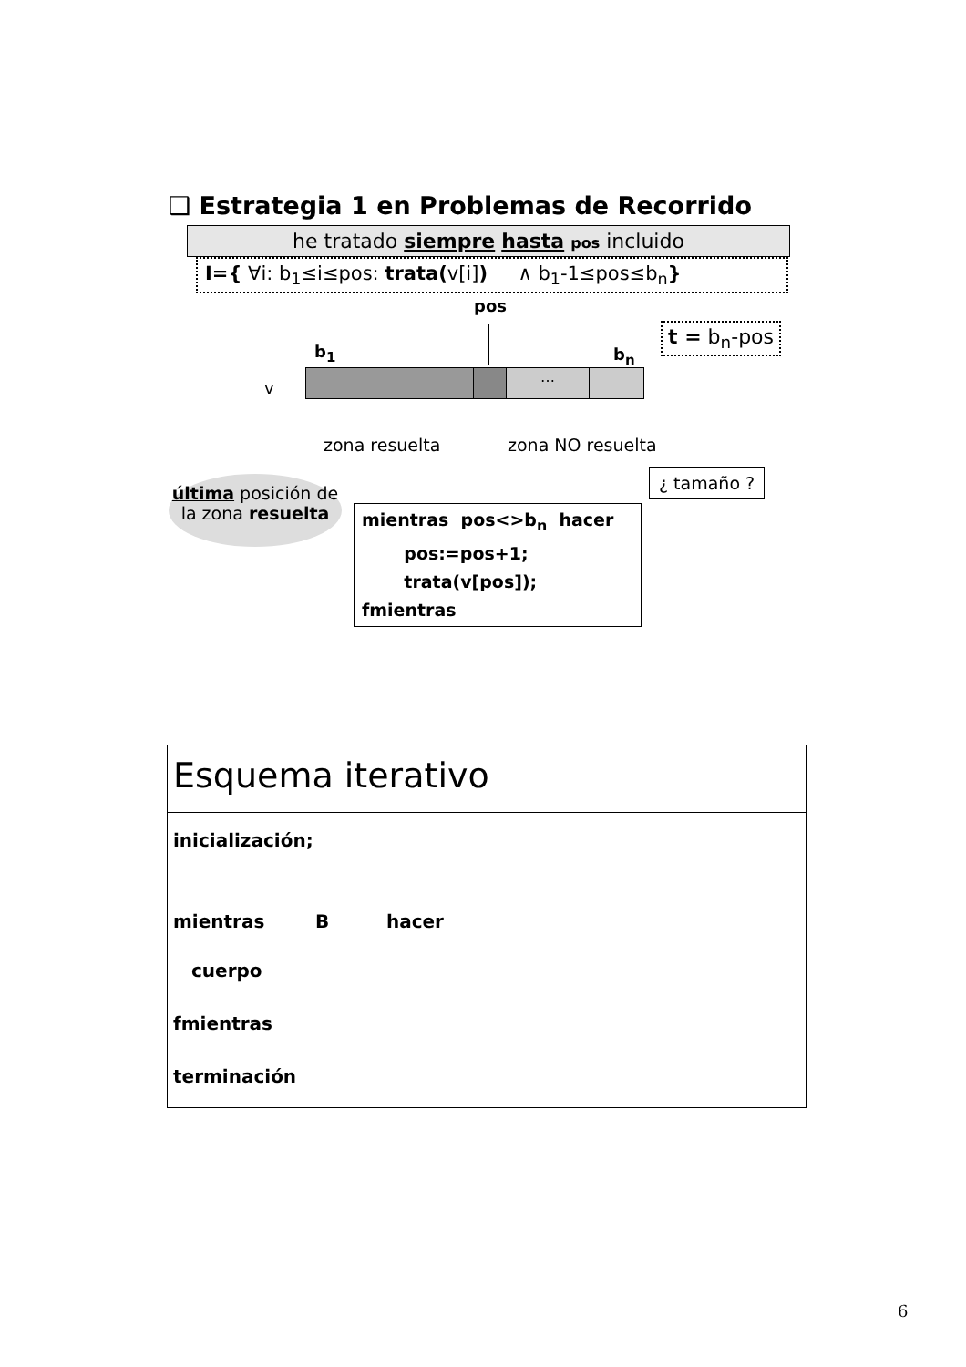❑ Estrategia 1 en Problemas de Recorrido
he tratado siempre hasta pos incluido
I={ ∀i: b<sub>1</sub>≤i≤pos: trata(v[i]) ∧ b<sub>1</sub>-1≤pos≤b<sub>n</sub>}
pos
t = b<sub>n</sub>-pos
b<sub>1</sub> b<sub>n</sub>
v
…
zona resuelta zona NO resuelta
¿ tamaño ?
última posición de
la zona resuelta
mientras pos<>b<sub>n</sub> hacer
pos:=pos+1;
trata(v[pos]);
fmientras
Esquema iterativo
inicialización;
mientras B hacer
cuerpo
fmientras
terminación
6